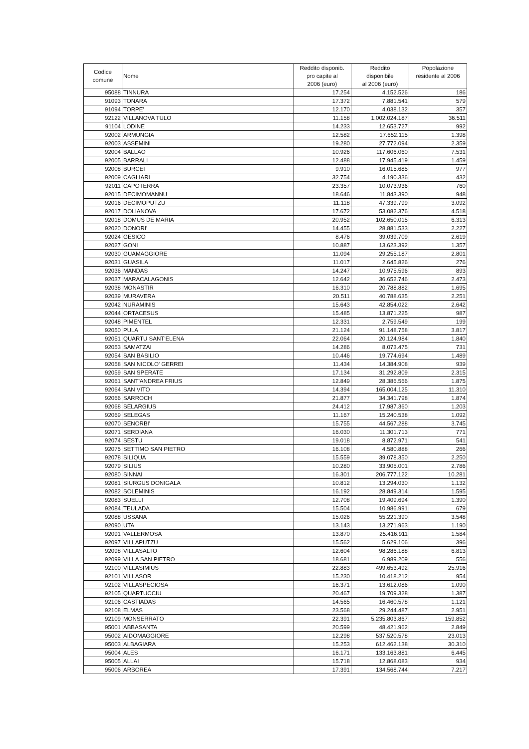| Codice comune | Nome | Reddito disponib. pro capite al 2006 (euro) | Reddito disponibile al 2006 (euro) | Popolazione residente al 2006 |
| --- | --- | --- | --- | --- |
| 95088 | TINNURA | 17.254 | 4.152.526 | 186 |
| 91093 | TONARA | 17.372 | 7.881.541 | 579 |
| 91094 | TORPE' | 12.170 | 4.038.132 | 357 |
| 92122 | VILLANOVA TULO | 11.158 | 1.002.024.187 | 36.511 |
| 91104 | LODINE | 14.233 | 12.653.727 | 992 |
| 92002 | ARMUNGIA | 12.582 | 17.652.115 | 1.398 |
| 92003 | ASSEMINI | 19.280 | 27.772.094 | 2.359 |
| 92004 | BALLAO | 10.926 | 117.606.060 | 7.531 |
| 92005 | BARRALI | 12.488 | 17.945.419 | 1.459 |
| 92008 | BURCEI | 9.910 | 16.015.685 | 977 |
| 92009 | CAGLIARI | 32.754 | 4.190.336 | 432 |
| 92011 | CAPOTERRA | 23.357 | 10.073.936 | 760 |
| 92015 | DECIMOMANNU | 18.646 | 11.843.390 | 948 |
| 92016 | DECIMOPUTZU | 11.118 | 47.339.799 | 3.092 |
| 92017 | DOLIANOVA | 17.672 | 53.082.376 | 4.518 |
| 92018 | DOMUS DE MARIA | 20.952 | 102.650.015 | 6.313 |
| 92020 | DONORI' | 14.455 | 28.881.533 | 2.227 |
| 92024 | GESICO | 8.476 | 39.039.709 | 2.619 |
| 92027 | GONI | 10.887 | 13.623.392 | 1.357 |
| 92030 | GUAMAGGIORE | 11.094 | 29.255.187 | 2.801 |
| 92031 | GUASILA | 11.017 | 2.645.826 | 276 |
| 92036 | MANDAS | 14.247 | 10.975.596 | 893 |
| 92037 | MARACALAGONIS | 12.642 | 36.652.746 | 2.473 |
| 92038 | MONASTIR | 16.310 | 20.788.882 | 1.695 |
| 92039 | MURAVERA | 20.511 | 40.788.635 | 2.251 |
| 92042 | NURAMINIS | 15.643 | 42.854.022 | 2.642 |
| 92044 | ORTACESUS | 15.485 | 13.871.225 | 987 |
| 92048 | PIMENTEL | 12.331 | 2.759.549 | 199 |
| 92050 | PULA | 21.124 | 91.148.758 | 3.817 |
| 92051 | QUARTU SANT'ELENA | 22.064 | 20.124.984 | 1.840 |
| 92053 | SAMATZAI | 14.286 | 8.073.475 | 731 |
| 92054 | SAN BASILIO | 10.446 | 19.774.694 | 1.489 |
| 92058 | SAN NICOLO' GERREI | 11.434 | 14.384.908 | 939 |
| 92059 | SAN SPERATE | 17.134 | 31.292.809 | 2.315 |
| 92061 | SANT'ANDREA FRIUS | 12.849 | 28.386.566 | 1.875 |
| 92064 | SAN VITO | 14.394 | 165.004.125 | 11.310 |
| 92066 | SARROCH | 21.877 | 34.341.798 | 1.874 |
| 92068 | SELARGIUS | 24.412 | 17.987.360 | 1.203 |
| 92069 | SELEGAS | 11.167 | 15.240.538 | 1.092 |
| 92070 | SENORBI' | 15.755 | 44.567.288 | 3.745 |
| 92071 | SERDIANA | 16.030 | 11.301.713 | 771 |
| 92074 | SESTU | 19.018 | 8.872.971 | 541 |
| 92075 | SETTIMO SAN PIETRO | 16.108 | 4.580.888 | 266 |
| 92078 | SILIQUA | 15.559 | 39.078.350 | 2.250 |
| 92079 | SILIUS | 10.280 | 33.905.001 | 2.786 |
| 92080 | SINNAI | 16.301 | 206.777.122 | 10.281 |
| 92081 | SIURGUS DONIGALA | 10.812 | 13.294.030 | 1.132 |
| 92082 | SOLEMINIS | 16.192 | 28.849.314 | 1.595 |
| 92083 | SUELLI | 12.708 | 19.409.694 | 1.390 |
| 92084 | TEULADA | 15.504 | 10.986.991 | 679 |
| 92088 | USSANA | 15.026 | 55.221.390 | 3.548 |
| 92090 | UTA | 13.143 | 13.271.963 | 1.190 |
| 92091 | VALLERMOSA | 13.870 | 25.416.911 | 1.584 |
| 92097 | VILLAPUTZU | 15.562 | 5.629.106 | 396 |
| 92098 | VILLASALTO | 12.604 | 98.286.188 | 6.813 |
| 92099 | VILLA SAN PIETRO | 18.681 | 6.989.209 | 556 |
| 92100 | VILLASIMIUS | 22.883 | 499.653.492 | 25.916 |
| 92101 | VILLASOR | 15.230 | 10.418.212 | 954 |
| 92102 | VILLASPECIOSA | 16.371 | 13.612.086 | 1.090 |
| 92105 | QUARTUCCIU | 20.467 | 19.709.328 | 1.387 |
| 92106 | CASTIADAS | 14.565 | 16.460.578 | 1.121 |
| 92108 | ELMAS | 23.568 | 29.244.487 | 2.951 |
| 92109 | MONSERRATO | 22.391 | 5.235.803.867 | 159.852 |
| 95001 | ABBASANTA | 20.599 | 48.421.962 | 2.849 |
| 95002 | AIDOMAGGIORE | 12.298 | 537.520.578 | 23.013 |
| 95003 | ALBAGIARA | 15.253 | 612.462.138 | 30.310 |
| 95004 | ALES | 16.171 | 133.163.881 | 6.445 |
| 95005 | ALLAI | 15.718 | 12.868.083 | 934 |
| 95006 | ARBOREA | 17.391 | 134.568.744 | 7.217 |